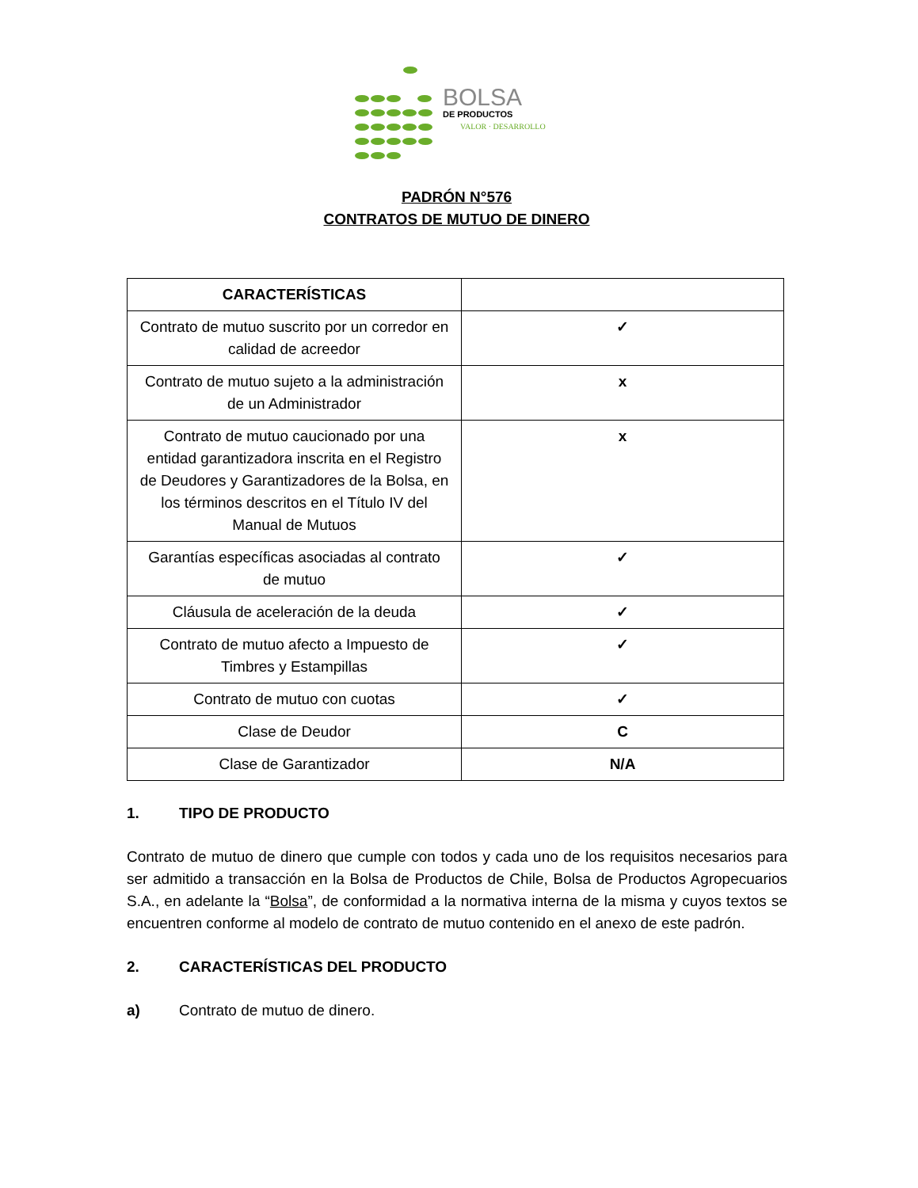BOLSA
DE PRODUCTOS
VALOR · DESARROLLO
PADRÓN N°576
CONTRATOS DE MUTUO DE DINERO
| CARACTERÍSTICAS | |
| --- | --- |
| Contrato de mutuo suscrito por un corredor en calidad de acreedor | ✓ |
| Contrato de mutuo sujeto a la administración de un Administrador | x |
| Contrato de mutuo caucionado por una entidad garantizadora inscrita en el Registro de Deudores y Garantizadores de la Bolsa, en los términos descritos en el Título IV del Manual de Mutuos | x |
| Garantías específicas asociadas al contrato de mutuo | ✓ |
| Cláusula de aceleración de la deuda | ✓ |
| Contrato de mutuo afecto a Impuesto de Timbres y Estampillas | ✓ |
| Contrato de mutuo con cuotas | ✓ |
| Clase de Deudor | C |
| Clase de Garantizador | N/A |
1. TIPO DE PRODUCTO
Contrato de mutuo de dinero que cumple con todos y cada uno de los requisitos necesarios para ser admitido a transacción en la Bolsa de Productos de Chile, Bolsa de Productos Agropecuarios S.A., en adelante la “Bolsa”, de conformidad a la normativa interna de la misma y cuyos textos se encuentren conforme al modelo de contrato de mutuo contenido en el anexo de este padrón.
2. CARACTERÍSTICAS DEL PRODUCTO
a) Contrato de mutuo de dinero.